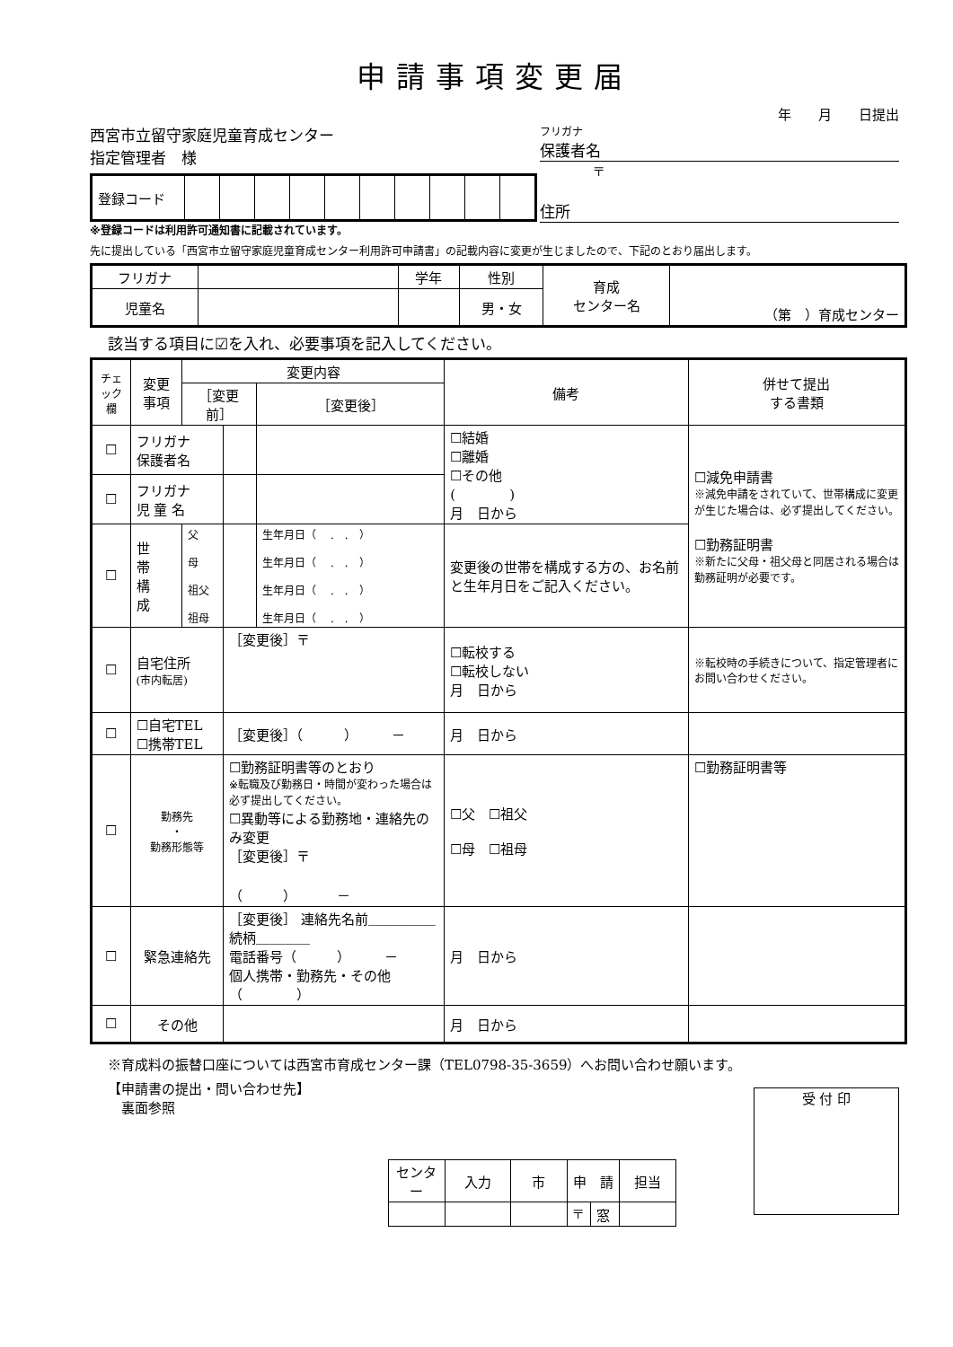申請事項変更届
年　　月　　日提出
西宮市立留守家庭児童育成センター
指定管理者　様
| 登録コード | | | | | | | | | | |
※登録コードは利用許可通知書に記載されています。
フリガナ
保護者名
〒
住所
先に提出している「西宮市立留守家庭児童育成センター利用許可申請書」の記載内容に変更が生じましたので、下記のとおり届出します。
| フリガナ | | 学年 | 性別 | 育成 センター名 | （第 ）育成センター |
| 児童名 | | | 男・女 | | |
該当する項目に☑を入れ、必要事項を記入してください。
| チェック 欄 | 変更事項 | 変更内容 | | | 備考 | 併せて提出 する書類 |
| --- | --- | --- | --- | --- | --- | --- |
| | | ［変更前］ | | ［変更後］ | | |
| ☐ | フリガナ 保護者名 | | | | ☐結婚 ☐離婚 ☐その他 ( ) 月 日から | ☐減免申請書 ※減免申請をされていて、世帯構成に変更が生じた場合は、必ず提出してください。 ☐勤務証明書 ※新たに父母・祖父母と同居される場合は勤務証明が必要です。 |
| ☐ | フリガナ 児 童 名 | | | | | |
| ☐ | 世 帯 構 成 | 父 母 祖父 祖母 | | 生年月日（ . . ） 生年月日（ . . ） 生年月日（ . . ） 生年月日（ . . ） | 変更後の世帯を構成する方の、お名前と生年月日をご記入ください。 | |
| ☐ | 自宅住所 (市内転居) | | ［変更後］〒 | | ☐転校する ☐転校しない 月 日から | ※転校時の手続きについて、指定管理者にお問い合わせください。 |
| ☐ | ☐自宅TEL ☐携帯TEL | | ［変更後］（ ） － | | 月 日から | |
| ☐ | 勤務先 ・ 勤務形態等 | | ☐勤務証明書等のとおり ※転職及び勤務日・時間が変わった場合は必ず提出してください。 ☐異動等による勤務地・連絡先のみ変更 ［変更後］〒 （ ） － | | ☐父 ☐祖父 ☐母 ☐祖母 | ☐勤務証明書等 |
| ☐ | 緊急連絡先 | | ［変更後］ 連絡先名前＿＿＿＿＿ 続柄＿＿＿＿ 電話番号（ ） － 個人携帯・勤務先・その他（ ） | | 月 日から | |
| ☐ | その他 | | | | 月 日から | |
※育成料の振替口座については西宮市育成センター課（TEL0798-35-3659）へお問い合わせ願います。
【申請書の提出・問い合わせ先】
　裏面参照
| センター | 入力 | 市 | 申 請 | | 担当 |
| --- | --- | --- | --- | --- | --- |
| | | | 〒 | 窓 | |
受 付 印